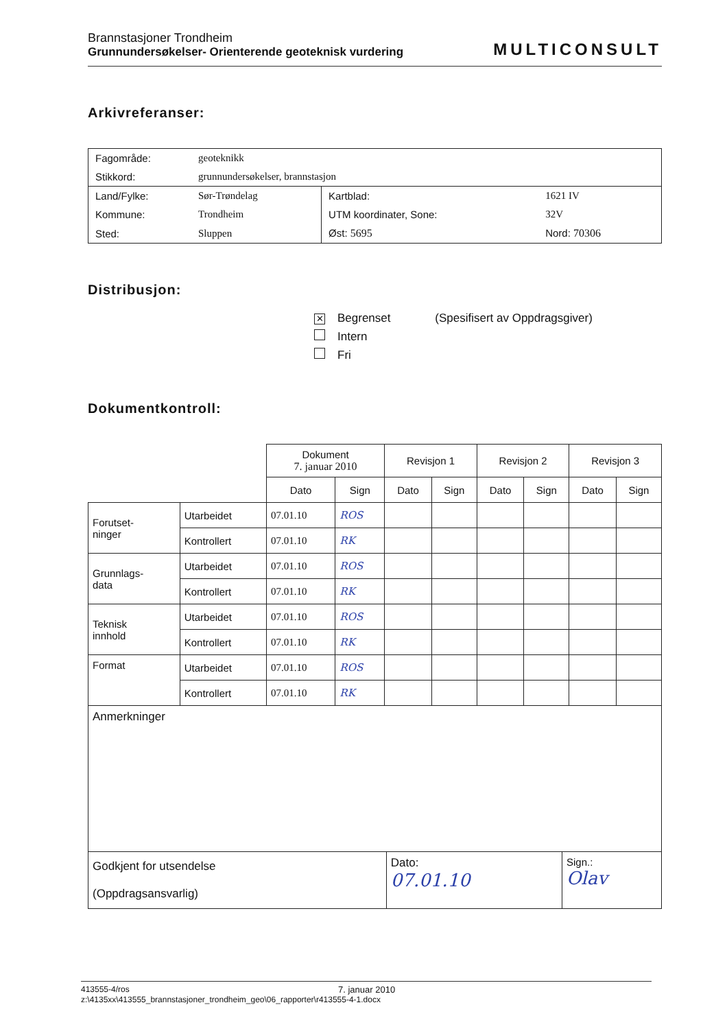Brannstasjoner Trondheim
Grunnundersøkelser- Orienterende geoteknisk vurdering
MULTICONSULT
Arkivreferanser:
| Fagområde: | geoteknikk | | |
| Stikkord: | grunnundersøkelser, brannstasjon | | |
| Land/Fylke: | Sør-Trøndelag | Kartblad: | 1621 IV |
| Kommune: | Trondheim | UTM koordinater, Sone: | 32V |
| Sted: | Sluppen | Øst: 5695 | Nord: 70306 |
Distribusjon:
✕ Begrenset (Spesifisert av Oppdragsgiver)
Intern
Fri
Dokumentkontroll:
| | | Dokument 7. januar 2010 | | Revisjon 1 | | Revisjon 2 | | Revisjon 3 | |
| | | Dato | Sign | Dato | Sign | Dato | Sign | Dato | Sign |
| Forutset- ninger | Utarbeidet | 07.01.10 | ROS | | | | | | |
| | Kontrollert | 07.01.10 | RK | | | | | | |
| Grunnlags- data | Utarbeidet | 07.01.10 | ROS | | | | | | |
| | Kontrollert | 07.01.10 | RK | | | | | | |
| Teknisk innhold | Utarbeidet | 07.01.10 | ROS | | | | | | |
| | Kontrollert | 07.01.10 | RK | | | | | | |
| Format | Utarbeidet | 07.01.10 | ROS | | | | | | |
| | Kontrollert | 07.01.10 | RK | | | | | | |
| Anmerkninger | | |
| Godkjent for utsendelse (Oppdragsansvarlig) | Dato: 07.01.10 | Sign.: Olav |
413555-4/ros 7. januar 2010
z:\4135xx\413555_brannstasjoner_trondheim_geo\06_rapporter\r413555-4-1.docx